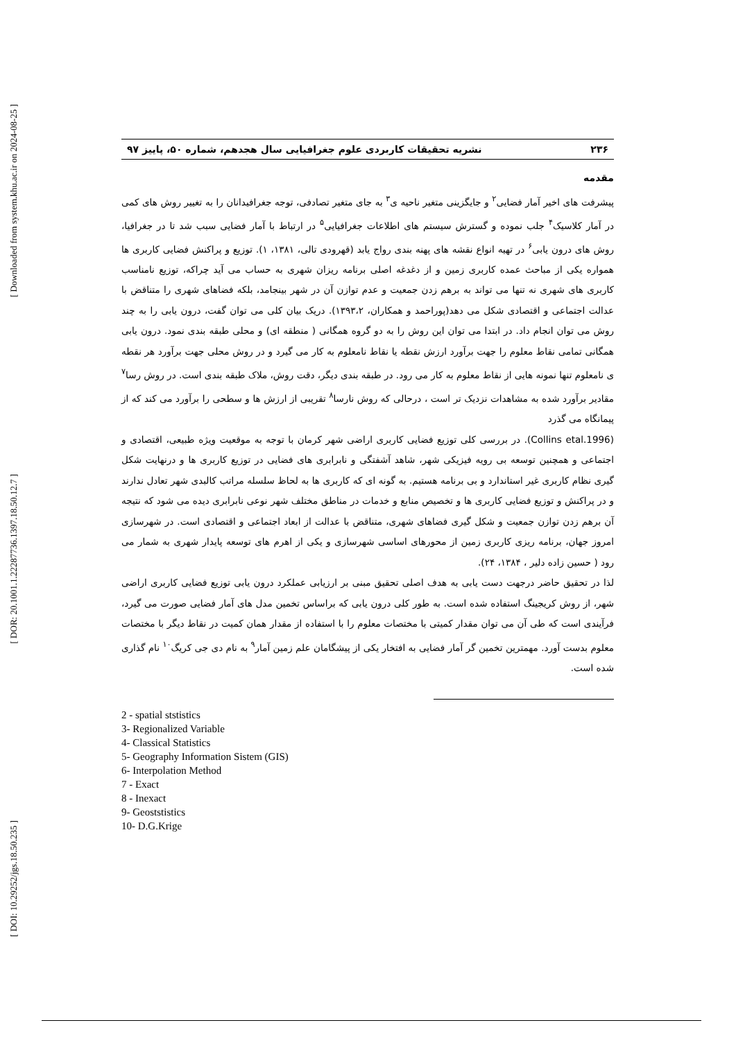[ Downloaded from system.khu.ac.ir on 2024-08-25 ]
[ DOR: 20.1001.1.22287736.1397.18.50.12.7 ]
[ DOI: 10.29252/jgs.18.50.235 ]
۲۳۶ نشریه تحقیقات کاربردی علوم جغرافیایی سال هجدهم، شماره ۵۰، پاییز ۹۷
مقدمه
پیشرفت های اخیر آمار فضایی<sup>۲</sup> و جایگزینی متغیر ناحیه ی<sup>۳</sup> به جای متغیر تصادفی، توجه جغرافیدانان را به تغییر روش های کمی در آمار کلاسیک<sup>۴</sup> جلب نموده و گسترش سیستم های اطلاعات جغرافیایی<sup>۵</sup> در ارتباط با آمار فضایی سبب شد تا در جغرافیا، روش های درون یابی<sup>۶</sup> در تهیه انواع نقشه های پهنه بندی رواج یابد (قهرودی تالی، ۱۳۸۱، ۱). توزیع و پراکنش فضایی کاربری ها همواره یکی از مباحث عمده کاربری زمین و از دغدغه اصلی برنامه ریزان شهری به حساب می آید چراکه، توزیع نامناسب کاربری های شهری نه تنها می تواند به برهم زدن جمعیت و عدم توازن آن در شهر بینجامد، بلکه فضاهای شهری را متناقض با عدالت اجتماعی و اقتصادی شکل می دهد(پوراحمد و همکاران، ۱۳۹۳،۲). دریک بیان کلی می توان گفت، درون یابی را به چند روش می توان انجام داد. در ابتدا می توان این روش را به دو گروه همگانی ( منطقه ای) و محلی طبقه بندی نمود. درون یابی همگانی تمامی نقاط معلوم را جهت برآورد ارزش نقطه یا نقاط نامعلوم به کار می گیرد و در روش محلی جهت برآورد هر نقطه ی نامعلوم تنها نمونه هایی از نقاط معلوم به کار می رود. در طبقه بندی دیگر، دقت روش، ملاک طبقه بندی است. در روش رسا<sup>۷</sup> مقادیر برآورد شده به مشاهدات نزدیک تر است ، درحالی که روش نارسا<sup>۸</sup> تقریبی از ارزش ها و سطحی را برآورد می کند که از پیمانگاه می گذرد
(Collins etal.1996). در بررسی کلی توزیع فضایی کاربری اراضی شهر کرمان با توجه به موقعیت ویژه طبیعی، اقتصادی و اجتماعی و همچنین توسعه بی رویه فیزیکی شهر، شاهد آشفتگی و نابرابری های فضایی در توزیع کاربری ها و درنهایت شکل گیری نظام کاربری غیر استاندارد و بی برنامه هستیم. به گونه ای که کاربری ها به لحاظ سلسله مراتب کالبدی شهر تعادل ندارند و در پراکنش و توزیع فضایی کاربری ها و تخصیص منابع و خدمات در مناطق مختلف شهر نوعی نابرابری دیده می شود که نتیجه آن برهم زدن توازن جمعیت و شکل گیری فضاهای شهری، متناقض با عدالت از ابعاد اجتماعی و اقتصادی است. در شهرسازی امروز جهان، برنامه ریزی کاربری زمین از محورهای اساسی شهرسازی و یکی از اهرم های توسعه پایدار شهری به شمار می رود ( حسین زاده دلیر ، ۱۳۸۴، ۲۴).
لذا در تحقیق حاضر درجهت دست یابی به هدف اصلی تحقیق مبنی بر ارزیابی عملکرد درون یابی توزیع فضایی کاربری اراضی شهر، از روش کریجینگ استفاده شده است. به طور کلی درون یابی که براساس تخمین مدل های آمار فضایی صورت می گیرد، فرآیندی است که طی آن می توان مقدار کمیتی با مختصات معلوم را با استفاده از مقدار همان کمیت در نقاط دیگر با مختصات معلوم بدست آورد. مهمترین تخمین گر آمار فضایی به افتخار یکی از پیشگامان علم زمین آمار<sup>۹</sup> به نام دی جی کریگ<sup>۱۰</sup> نام گذاری شده است.
2 - spatial ststistics
3- Regionalized Variable
4- Classical Statistics
5- Geography Information Sistem (GIS)
6- Interpolation Method
7 - Exact
8 - Inexact
9- Geoststistics
10- D.G.Krige